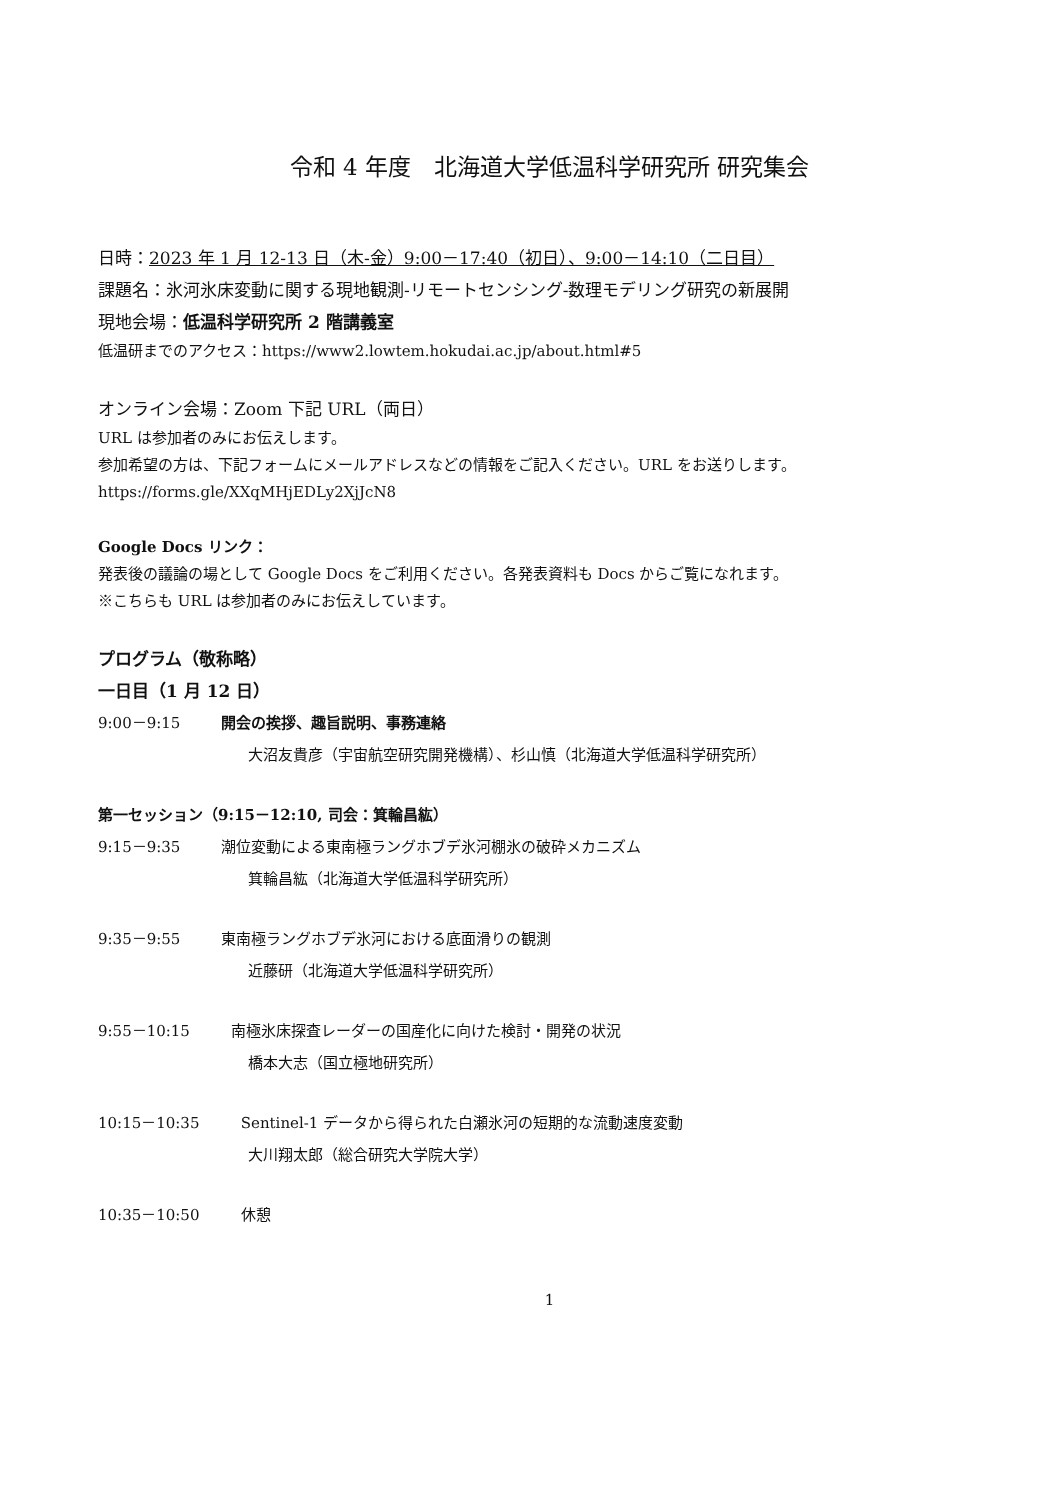令和 4 年度　北海道大学低温科学研究所 研究集会
日時：2023 年 1 月 12-13 日（木-金）9:00－17:40（初日）、9:00－14:10（二日目）
課題名：氷河氷床変動に関する現地観測-リモートセンシング-数理モデリング研究の新展開
現地会場：低温科学研究所 2 階講義室
低温研までのアクセス：https://www2.lowtem.hokudai.ac.jp/about.html#5
オンライン会場：Zoom 下記 URL（両日）
URL は参加者のみにお伝えします。
参加希望の方は、下記フォームにメールアドレスなどの情報をご記入ください。URL をお送りします。
https://forms.gle/XXqMHjEDLy2XjJcN8
Google Docs リンク：
発表後の議論の場として Google Docs をご利用ください。各発表資料も Docs からご覧になれます。
※こちらも URL は参加者のみにお伝えしています。
プログラム（敬称略）
一日目（1 月 12 日）
9:00－9:15 開会の挨拶、趣旨説明、事務連絡
大沼友貴彦（宇宙航空研究開発機構）、杉山慎（北海道大学低温科学研究所）
第一セッション（9:15－12:10, 司会：箕輪昌紘）
9:15－9:35 潮位変動による東南極ラングホブデ氷河棚氷の破砕メカニズム
箕輪昌紘（北海道大学低温科学研究所）
9:35－9:55 東南極ラングホブデ氷河における底面滑りの観測
近藤研（北海道大学低温科学研究所）
9:55－10:15 南極氷床探査レーダーの国産化に向けた検討・開発の状況
橋本大志（国立極地研究所）
10:15－10:35 Sentinel-1 データから得られた白瀬氷河の短期的な流動速度変動
大川翔太郎（総合研究大学院大学）
10:35－10:50 休憩
1